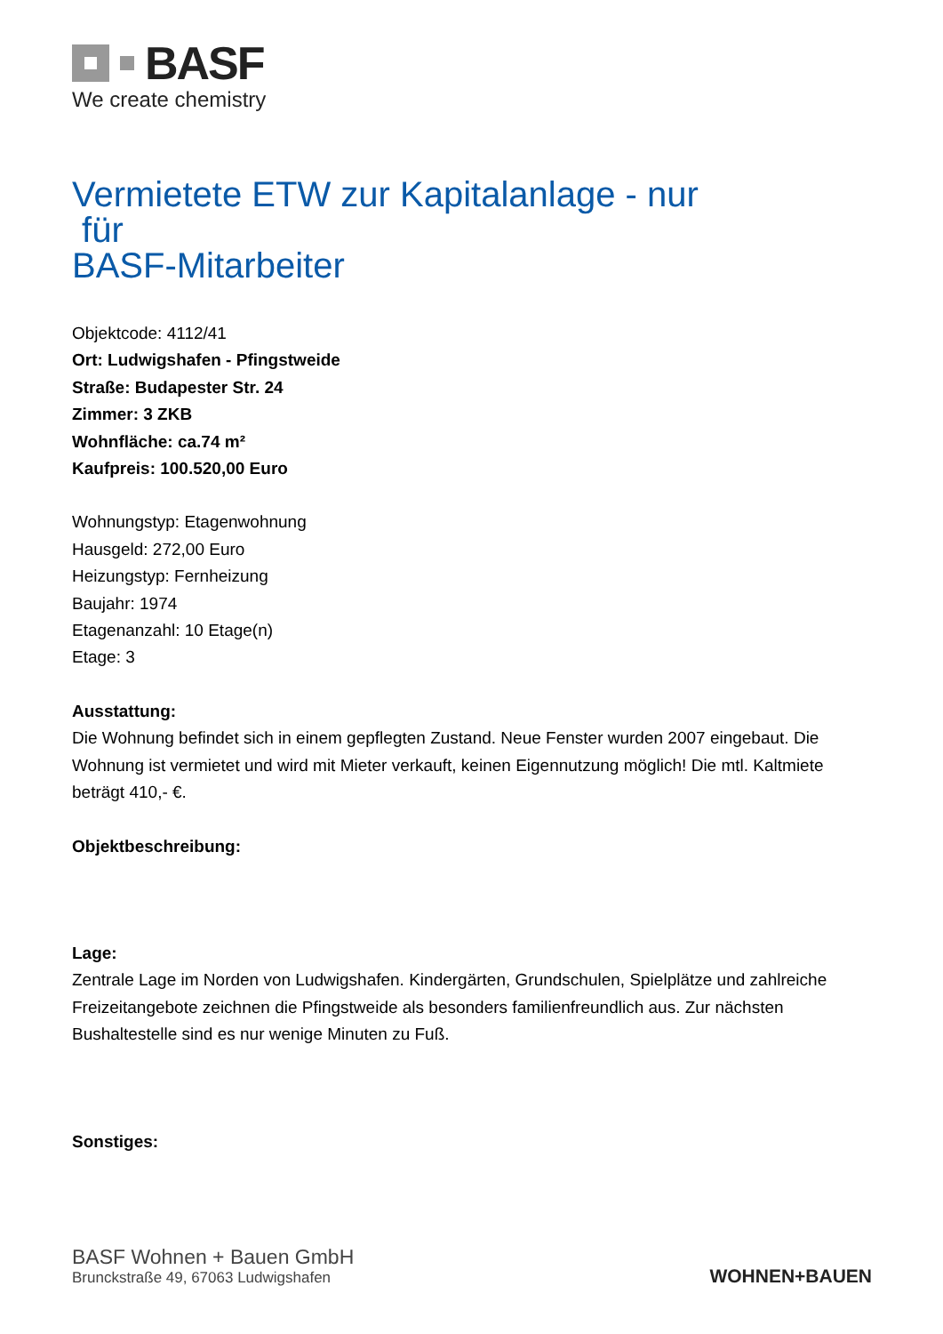BASF
We create chemistry
Vermietete ETW zur Kapitalanlage - nur
für
BASF-Mitarbeiter
Objektcode: 4112/41
Ort: Ludwigshafen - Pfingstweide
Straße: Budapester Str. 24
Zimmer: 3 ZKB
Wohnfläche: ca.74 m²
Kaufpreis: 100.520,00 Euro
Wohnungstyp: Etagenwohnung
Hausgeld: 272,00 Euro
Heizungstyp: Fernheizung
Baujahr: 1974
Etagenanzahl: 10 Etage(n)
Etage: 3
Ausstattung:
Die Wohnung befindet sich in einem gepflegten Zustand. Neue Fenster wurden 2007 eingebaut. Die Wohnung ist vermietet und wird mit Mieter verkauft, keinen Eigennutzung möglich! Die mtl. Kaltmiete beträgt 410,- €.
Objektbeschreibung:
Lage:
Zentrale Lage im Norden von Ludwigshafen. Kindergärten, Grundschulen, Spielplätze und zahlreiche Freizeitangebote zeichnen die Pfingstweide als besonders familienfreundlich aus. Zur nächsten Bushaltestelle sind es nur wenige Minuten zu Fuß.
Sonstiges:
BASF Wohnen + Bauen GmbH
Brunckstraße 49, 67063 Ludwigshafen
WOHNEN+BAUEN